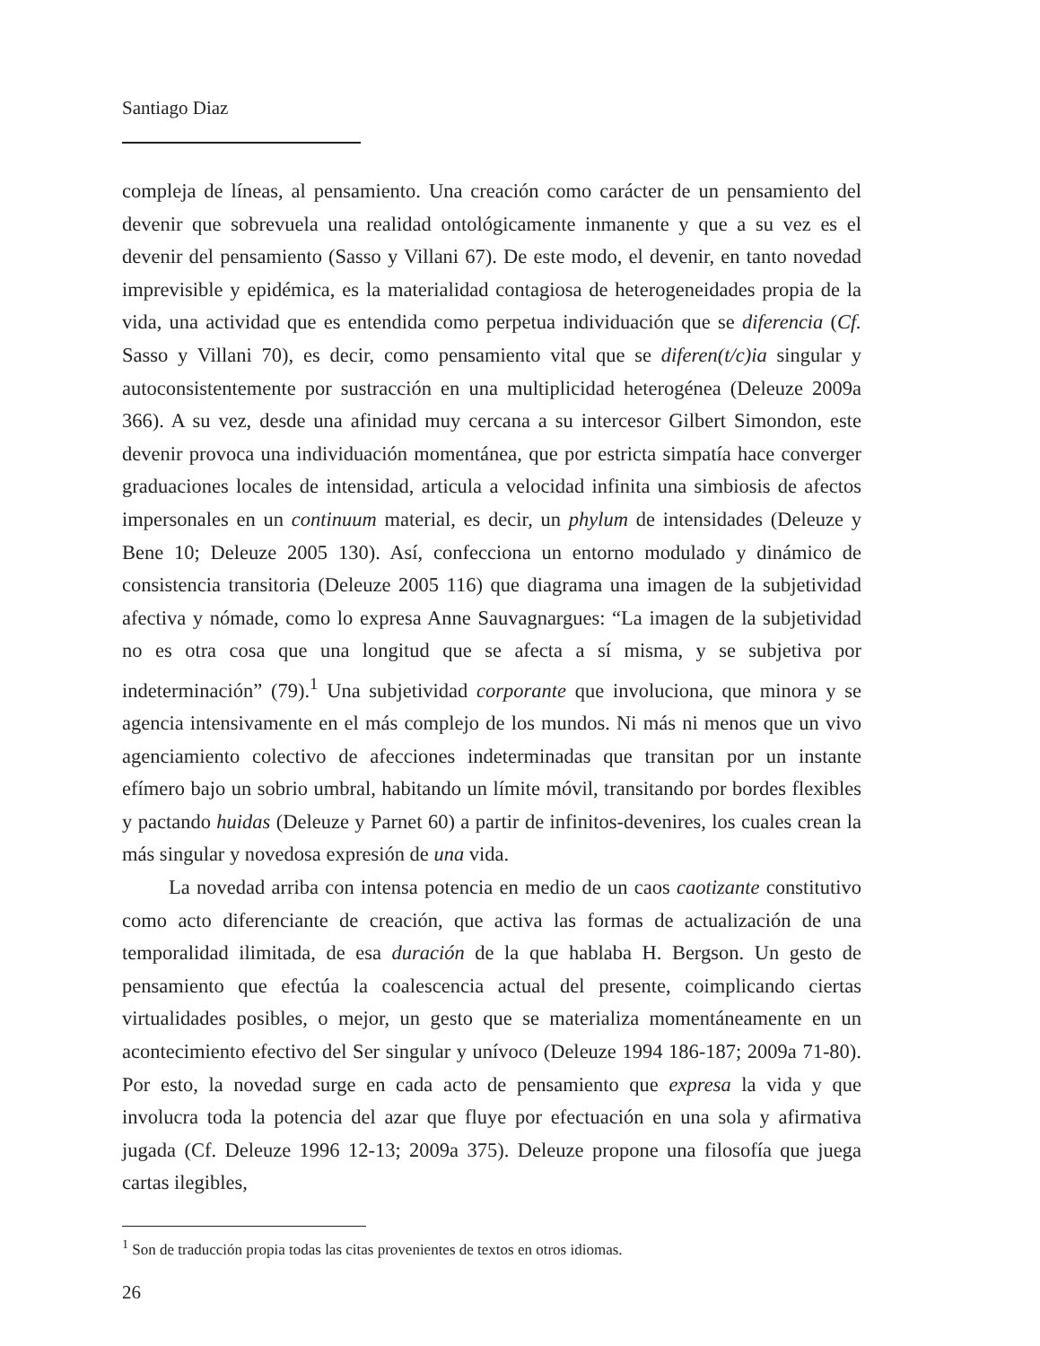Santiago Diaz
compleja de líneas, al pensamiento. Una creación como carácter de un pensamiento del devenir que sobrevuela una realidad ontológicamente inmanente y que a su vez es el devenir del pensamiento (Sasso y Villani 67). De este modo, el devenir, en tanto novedad imprevisible y epidémica, es la materialidad contagiosa de heterogeneidades propia de la vida, una actividad que es entendida como perpetua individuación que se diferencia (Cf. Sasso y Villani 70), es decir, como pensamiento vital que se diferen(t/c)ia singular y autoconsistentemente por sustracción en una multiplicidad heterogénea (Deleuze 2009a 366). A su vez, desde una afinidad muy cercana a su intercesor Gilbert Simondon, este devenir provoca una individuación momentánea, que por estricta simpatía hace converger graduaciones locales de intensidad, articula a velocidad infinita una simbiosis de afectos impersonales en un continuum material, es decir, un phylum de intensidades (Deleuze y Bene 10; Deleuze 2005 130). Así, confecciona un entorno modulado y dinámico de consistencia transitoria (Deleuze 2005 116) que diagrama una imagen de la subjetividad afectiva y nómade, como lo expresa Anne Sauvagnargues: “La imagen de la subjetividad no es otra cosa que una longitud que se afecta a sí misma, y se subjetiva por indeterminación” (79).<sup>1</sup> Una subjetividad corporante que involuciona, que minora y se agencia intensivamente en el más complejo de los mundos. Ni más ni menos que un vivo agenciamiento colectivo de afecciones indeterminadas que transitan por un instante efímero bajo un sobrio umbral, habitando un límite móvil, transitando por bordes flexibles y pactando huidas (Deleuze y Parnet 60) a partir de infinitos-devenires, los cuales crean la más singular y novedosa expresión de una vida.
La novedad arriba con intensa potencia en medio de un caos caotizante constitutivo como acto diferenciante de creación, que activa las formas de actualización de una temporalidad ilimitada, de esa duración de la que hablaba H. Bergson. Un gesto de pensamiento que efectúa la coalescencia actual del presente, coimplicando ciertas virtualidades posibles, o mejor, un gesto que se materializa momentáneamente en un acontecimiento efectivo del Ser singular y unívoco (Deleuze 1994 186-187; 2009a 71-80). Por esto, la novedad surge en cada acto de pensamiento que expresa la vida y que involucra toda la potencia del azar que fluye por efectuación en una sola y afirmativa jugada (Cf. Deleuze 1996 12-13; 2009a 375). Deleuze propone una filosofía que juega cartas ilegibles,
<sup>1</sup> Son de traducción propia todas las citas provenientes de textos en otros idiomas.
26